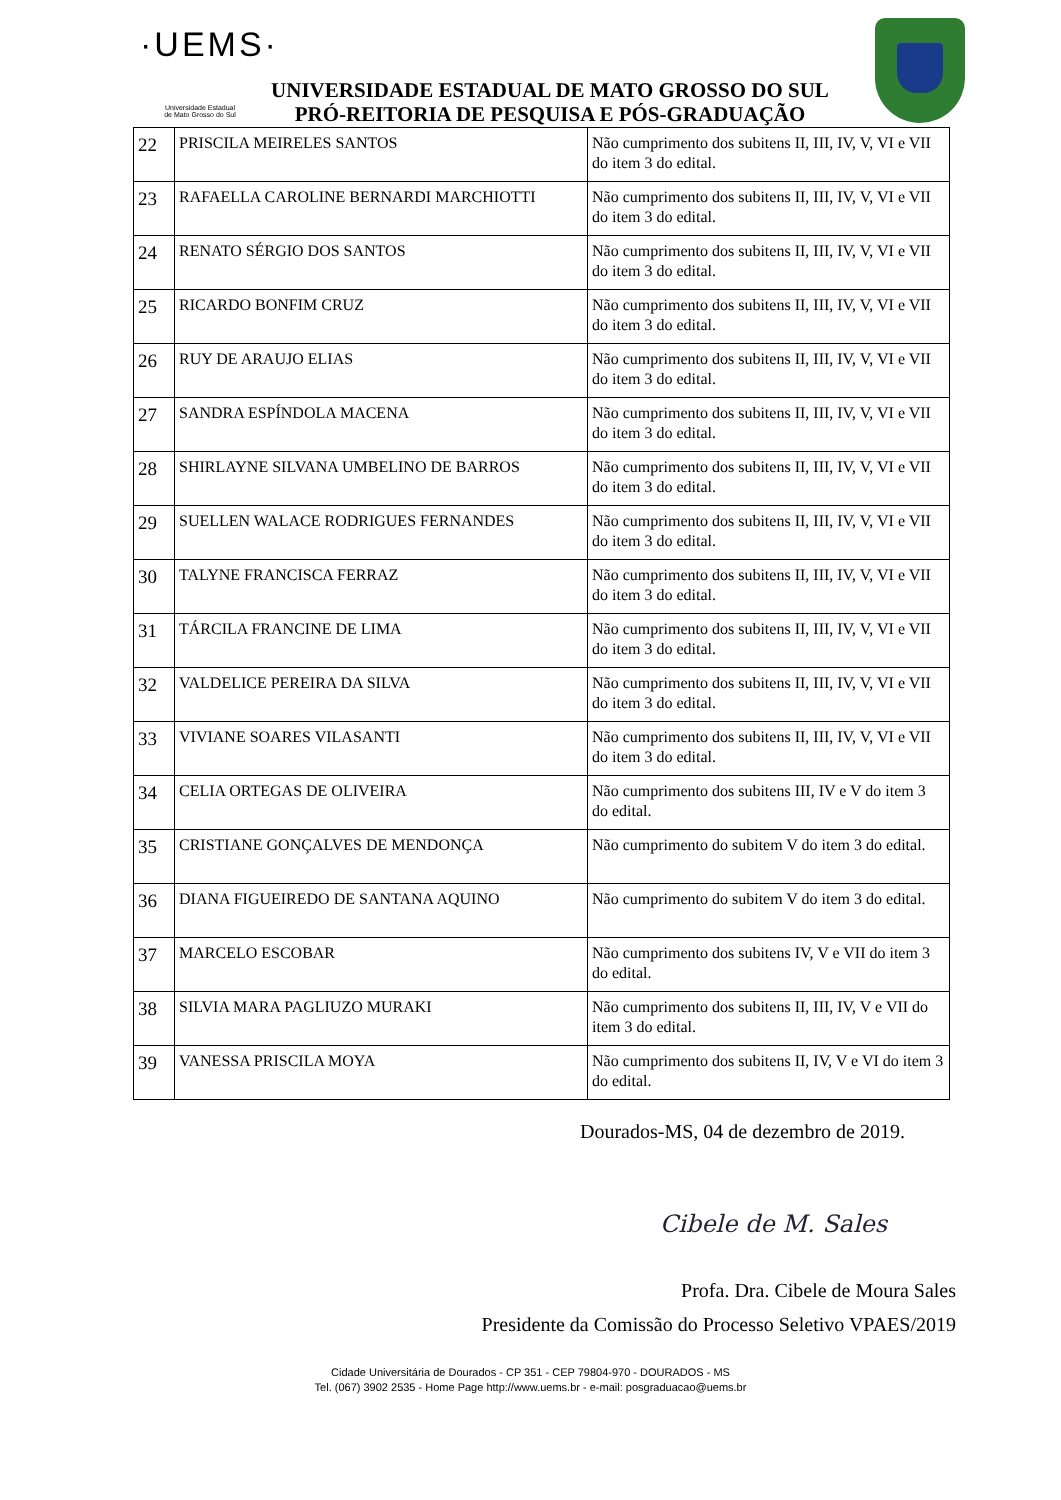·UEMS·
Universidade Estadual
de Mato Grosso do Sul
UNIVERSIDADE ESTADUAL DE MATO GROSSO DO SUL
PRÓ-REITORIA DE PESQUISA E PÓS-GRADUAÇÃO
| 22 | PRISCILA MEIRELES SANTOS | Não cumprimento dos subitens II, III, IV, V, VI e VII do item 3 do edital. |
| 23 | RAFAELLA CAROLINE BERNARDI MARCHIOTTI | Não cumprimento dos subitens II, III, IV, V, VI e VII do item 3 do edital. |
| 24 | RENATO SÉRGIO DOS SANTOS | Não cumprimento dos subitens II, III, IV, V, VI e VII do item 3 do edital. |
| 25 | RICARDO BONFIM CRUZ | Não cumprimento dos subitens II, III, IV, V, VI e VII do item 3 do edital. |
| 26 | RUY DE ARAUJO ELIAS | Não cumprimento dos subitens II, III, IV, V, VI e VII do item 3 do edital. |
| 27 | SANDRA ESPÍNDOLA MACENA | Não cumprimento dos subitens II, III, IV, V, VI e VII do item 3 do edital. |
| 28 | SHIRLAYNE SILVANA UMBELINO DE BARROS | Não cumprimento dos subitens II, III, IV, V, VI e VII do item 3 do edital. |
| 29 | SUELLEN WALACE RODRIGUES FERNANDES | Não cumprimento dos subitens II, III, IV, V, VI e VII do item 3 do edital. |
| 30 | TALYNE FRANCISCA FERRAZ | Não cumprimento dos subitens II, III, IV, V, VI e VII do item 3 do edital. |
| 31 | TÁRCILA FRANCINE DE LIMA | Não cumprimento dos subitens II, III, IV, V, VI e VII do item 3 do edital. |
| 32 | VALDELICE PEREIRA DA SILVA | Não cumprimento dos subitens II, III, IV, V, VI e VII do item 3 do edital. |
| 33 | VIVIANE SOARES VILASANTI | Não cumprimento dos subitens II, III, IV, V, VI e VII do item 3 do edital. |
| 34 | CELIA ORTEGAS DE OLIVEIRA | Não cumprimento dos subitens III, IV e V do item 3 do edital. |
| 35 | CRISTIANE GONÇALVES DE MENDONÇA | Não cumprimento do subitem V do item 3 do edital. |
| 36 | DIANA FIGUEIREDO DE SANTANA AQUINO | Não cumprimento do subitem V do item 3 do edital. |
| 37 | MARCELO ESCOBAR | Não cumprimento dos subitens IV, V e VII do item 3 do edital. |
| 38 | SILVIA MARA PAGLIUZO MURAKI | Não cumprimento dos subitens II, III, IV, V e VII do item 3 do edital. |
| 39 | VANESSA PRISCILA MOYA | Não cumprimento dos subitens II, IV, V e VI do item 3 do edital. |
Dourados-MS, 04 de dezembro de 2019.
Cibele de M. Sales
Profa. Dra. Cibele de Moura Sales
Presidente da Comissão do Processo Seletivo VPAES/2019
Cidade Universitária de Dourados - CP 351 - CEP 79804-970 - DOURADOS - MS
Tel. (067) 3902 2535 - Home Page http://www.uems.br - e-mail: posgraduacao@uems.br